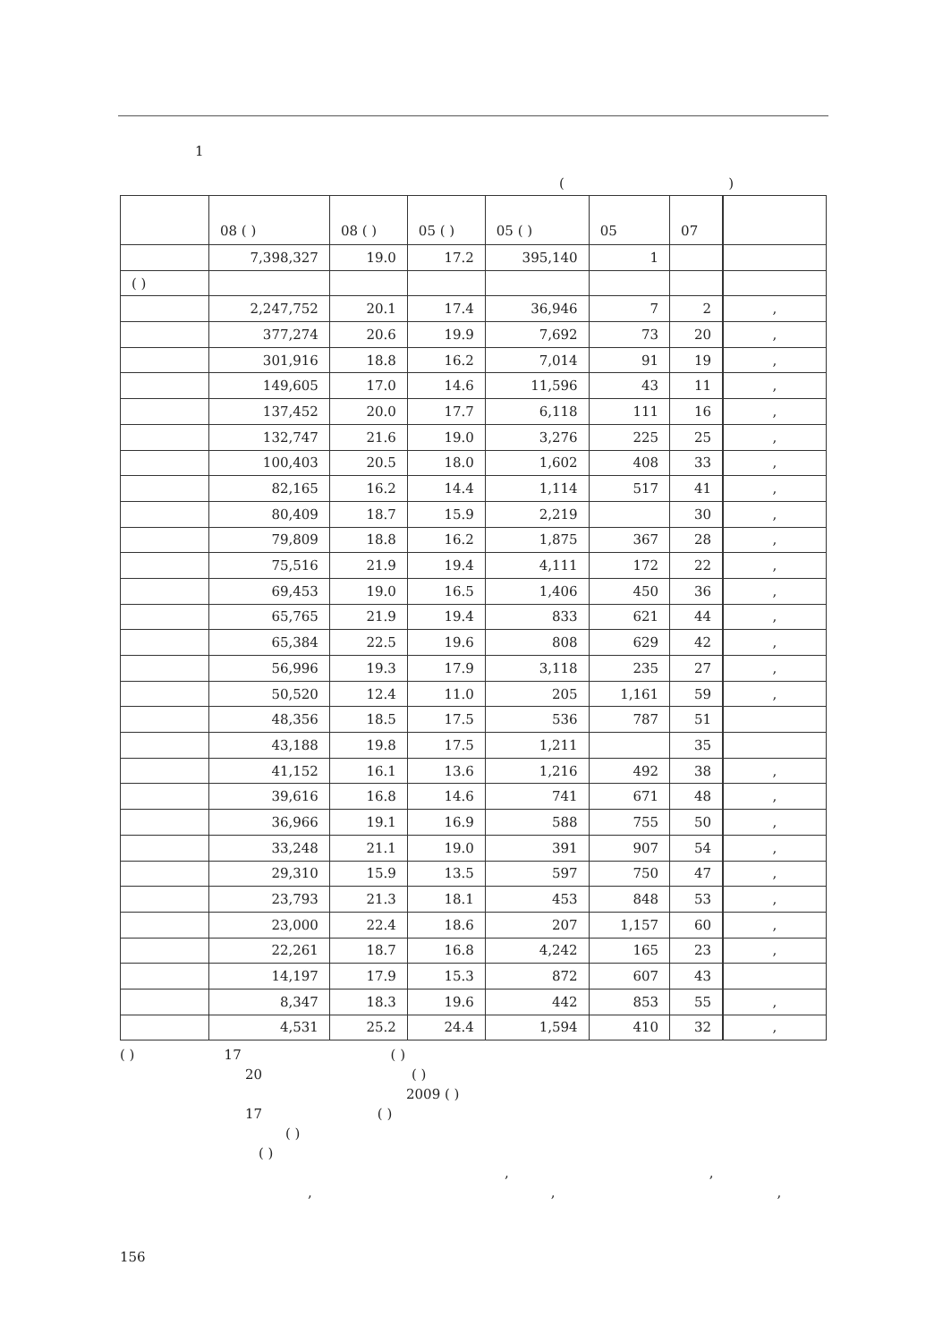1
()
| | 08 ( ) | 08 ( ) | 05 ( ) | 05 ( ) | 05 | 07 | |
| --- | --- | --- | --- | --- | --- | --- | --- |
| | 7,398,327 | 19.0 | 17.2 | 395,140 | 1 | | |
| ( ) | | | | | | | |
| | 2,247,752 | 20.1 | 17.4 | 36,946 | 7 | 2 | , |
| | 377,274 | 20.6 | 19.9 | 7,692 | 73 | 20 | , |
| | 301,916 | 18.8 | 16.2 | 7,014 | 91 | 19 | , |
| | 149,605 | 17.0 | 14.6 | 11,596 | 43 | 11 | , |
| | 137,452 | 20.0 | 17.7 | 6,118 | 111 | 16 | , |
| | 132,747 | 21.6 | 19.0 | 3,276 | 225 | 25 | , |
| | 100,403 | 20.5 | 18.0 | 1,602 | 408 | 33 | , |
| | 82,165 | 16.2 | 14.4 | 1,114 | 517 | 41 | , |
| | 80,409 | 18.7 | 15.9 | 2,219 | | 30 | , |
| | 79,809 | 18.8 | 16.2 | 1,875 | 367 | 28 | , |
| | 75,516 | 21.9 | 19.4 | 4,111 | 172 | 22 | , |
| | 69,453 | 19.0 | 16.5 | 1,406 | 450 | 36 | , |
| | 65,765 | 21.9 | 19.4 | 833 | 621 | 44 | , |
| | 65,384 | 22.5 | 19.6 | 808 | 629 | 42 | , |
| | 56,996 | 19.3 | 17.9 | 3,118 | 235 | 27 | , |
| | 50,520 | 12.4 | 11.0 | 205 | 1,161 | 59 | , |
| | 48,356 | 18.5 | 17.5 | 536 | 787 | 51 | |
| | 43,188 | 19.8 | 17.5 | 1,211 | | 35 | |
| | 41,152 | 16.1 | 13.6 | 1,216 | 492 | 38 | , |
| | 39,616 | 16.8 | 14.6 | 741 | 671 | 48 | , |
| | 36,966 | 19.1 | 16.9 | 588 | 755 | 50 | , |
| | 33,248 | 21.1 | 19.0 | 391 | 907 | 54 | , |
| | 29,310 | 15.9 | 13.5 | 597 | 750 | 47 | , |
| | 23,793 | 21.3 | 18.1 | 453 | 848 | 53 | , |
| | 23,000 | 22.4 | 18.6 | 207 | 1,157 | 60 | , |
| | 22,261 | 18.7 | 16.8 | 4,242 | 165 | 23 | , |
| | 14,197 | 17.9 | 15.3 | 872 | 607 | 43 | |
| | 8,347 | 18.3 | 19.6 | 442 | 853 | 55 | , |
| | 4,531 | 25.2 | 24.4 | 1,594 | 410 | 32 | , |
( ) 17 ( )
20 ( )
2009 ( )
17 ( )
( )
( )
, ,
, , ,
156